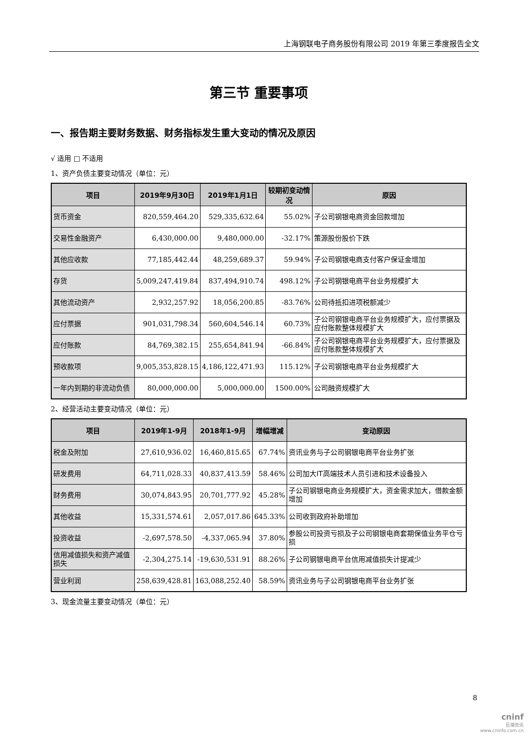上海钢联电子商务股份有限公司 2019 年第三季度报告全文
第三节 重要事项
一、报告期主要财务数据、财务指标发生重大变动的情况及原因
√ 适用 □ 不适用
1、资产负债主要变动情况（单位：元）
| 项目 | 2019年9月30日 | 2019年1月1日 | 较期初变动情况 | 原因 |
| --- | --- | --- | --- | --- |
| 货币资金 | 820,559,464.20 | 529,335,632.64 | 55.02% | 子公司钢银电商资金回款增加 |
| 交易性金融资产 | 6,430,000.00 | 9,480,000.00 | -32.17% | 策源股份股价下跌 |
| 其他应收款 | 77,185,442.44 | 48,259,689.37 | 59.94% | 子公司钢银电商支付客户保证金增加 |
| 存货 | 5,009,247,419.84 | 837,494,910.74 | 498.12% | 子公司钢银电商平台业务规模扩大 |
| 其他流动资产 | 2,932,257.92 | 18,056,200.85 | -83.76% | 公司待抵扣进项税额减少 |
| 应付票据 | 901,031,798.34 | 560,604,546.14 | 60.73% | 子公司钢银电商平台业务规模扩大，应付票据及应付账款整体规模扩大 |
| 应付账款 | 84,769,382.15 | 255,654,841.94 | -66.84% | 子公司钢银电商平台业务规模扩大，应付票据及应付账款整体规模扩大 |
| 预收款项 | 9,005,353,828.15 | 4,186,122,471.93 | 115.12% | 子公司钢银电商平台业务规模扩大 |
| 一年内到期的非流动负债 | 80,000,000.00 | 5,000,000.00 | 1500.00% | 公司融资规模扩大 |
2、经营活动主要变动情况（单位：元）
| 项目 | 2019年1-9月 | 2018年1-9月 | 增幅增减 | 变动原因 |
| --- | --- | --- | --- | --- |
| 税金及附加 | 27,610,936.02 | 16,460,815.65 | 67.74% | 资讯业务与子公司钢银电商平台业务扩张 |
| 研发费用 | 64,711,028.33 | 40,837,413.59 | 58.46% | 公司加大IT高端技术人员引进和技术设备投入 |
| 财务费用 | 30,074,843.95 | 20,701,777.92 | 45.28% | 子公司钢银电商业务规模扩大，资金需求加大，借款金额增加 |
| 其他收益 | 15,331,574.61 | 2,057,017.86 | 645.33% | 公司收到政府补助增加 |
| 投资收益 | -2,697,578.50 | -4,337,065.94 | 37.80% | 参股公司投资亏损及子公司钢银电商套期保值业务平仓亏损 |
| 信用减值损失和资产减值损失 | -2,304,275.14 | -19,630,531.91 | 88.26% | 子公司钢银电商平台信用减值损失计提减少 |
| 营业利润 | 258,639,428.81 | 163,088,252.40 | 58.59% | 资讯业务与子公司钢银电商平台业务扩张 |
3、现金流量主要变动情况（单位：元）
8
cninf
巨潮资讯
www.cninfo.com.cn